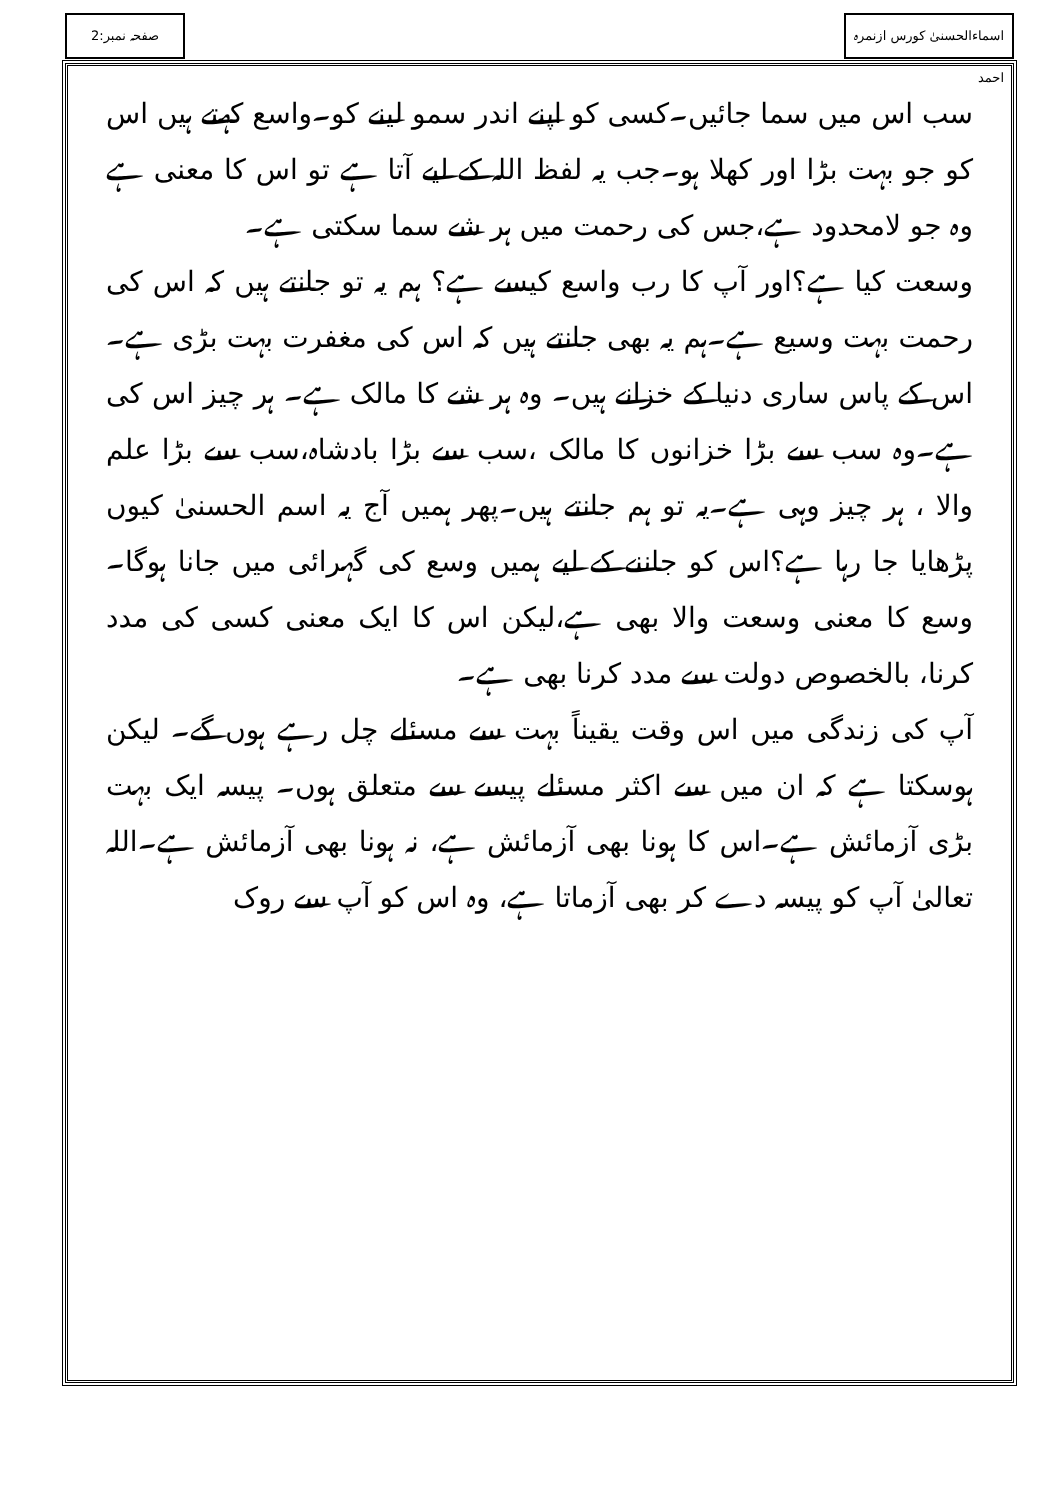اسماءالحسنیٰ کورس ازنمرہ احمد
صفحہ نمبر:2
سب اس میں سما جائیں۔کسی کو اپنے اندر سمو لینے کو۔واسع کہتے ہیں اس کو جو بہت بڑا اور کھلا ہو۔جب یہ لفظ اللہ کے لیے آتا ہے تو اس کا معنی ہے وہ جو لامحدود ہے،جس کی رحمت میں ہر شے سما سکتی ہے۔
وسعت کیا ہے؟اور آپ کا رب واسع کیسے ہے؟ ہم یہ تو جانتے ہیں کہ اس کی رحمت بہت وسیع ہے۔ہم یہ بھی جانتے ہیں کہ اس کی مغفرت بہت بڑی ہے۔اس کے پاس ساری دنیا کے خزانے ہیں۔ وہ ہر شے کا مالک ہے۔ ہر چیز اس کی ہے۔وہ سب سے بڑا خزانوں کا مالک ،سب سے بڑا بادشاہ،سب سے بڑا علم والا ، ہر چیز وہی ہے۔یہ تو ہم جانتے ہیں۔پھر ہمیں آج یہ اسم الحسنیٰ کیوں پڑھایا جا رہا ہے؟اس کو جاننے کے لیے ہمیں وسع کی گہرائی میں جانا ہوگا۔ وسع کا معنی وسعت والا بھی ہے،لیکن اس کا ایک معنی کسی کی مدد کرنا، بالخصوص دولت سے مدد کرنا بھی ہے۔
آپ کی زندگی میں اس وقت یقیناً بہت سے مسئلے چل رہے ہوں گے۔ لیکن ہوسکتا ہے کہ ان میں سے اکثر مسئلے پیسے سے متعلق ہوں۔ پیسہ ایک بہت بڑی آزمائش ہے۔اس کا ہونا بھی آزمائش ہے، نہ ہونا بھی آزمائش ہے۔اللہ تعالیٰ آپ کو پیسہ دے کر بھی آزماتا ہے، وہ اس کو آپ سے روک